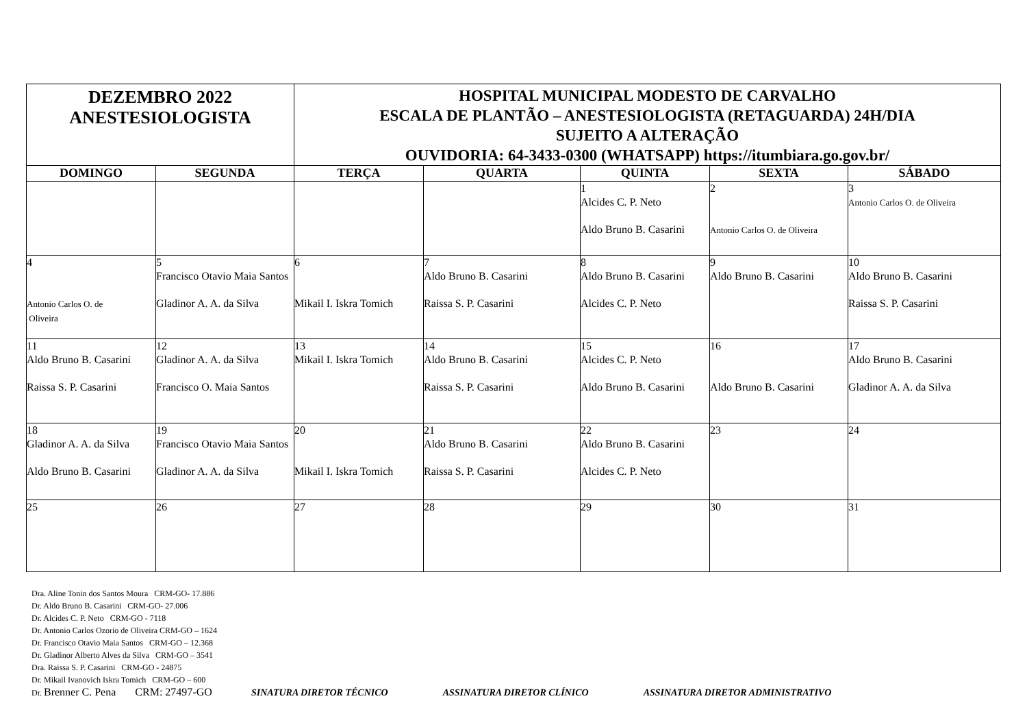| DEZEMBRO 2022 ANESTESIOLOGISTA | | HOSPITAL MUNICIPAL MODESTO DE CARVALHO ESCALA DE PLANTÃO – ANESTESIOLOGISTA (RETAGUARDA) 24H/DIA SUJEITO A ALTERAÇÃO OUVIDORIA: 64-3433-0300 (WHATSAPP) https://itumbiara.go.gov.br/ | | | | |
| DOMINGO | SEGUNDA | TERÇA | QUARTA | QUINTA | SEXTA | SÁBADO |
| | | | | 1 Alcides C. P. Neto Aldo Bruno B. Casarini | 2 Antonio Carlos O. de Oliveira | 3 Antonio Carlos O. de Oliveira |
| 4 Antonio Carlos O. de Oliveira | 5 Francisco Otavio Maia Santos Gladinor A. A. da Silva | 6 Mikail I. Iskra Tomich | 7 Aldo Bruno B. Casarini Raissa S. P. Casarini | 8 Aldo Bruno B. Casarini Alcides C. P. Neto | 9 Aldo Bruno B. Casarini | 10 Aldo Bruno B. Casarini Raissa S. P. Casarini |
| 11 Aldo Bruno B. Casarini Raissa S. P. Casarini | 12 Gladinor A. A. da Silva Francisco O. Maia Santos | 13 Mikail I. Iskra Tomich | 14 Aldo Bruno B. Casarini Raissa S. P. Casarini | 15 Alcides C. P. Neto Aldo Bruno B. Casarini | 16 Aldo Bruno B. Casarini | 17 Aldo Bruno B. Casarini Gladinor A. A. da Silva |
| 18 Gladinor A. A. da Silva Aldo Bruno B. Casarini | 19 Francisco Otavio Maia Santos Gladinor A. A. da Silva | 20 Mikail I. Iskra Tomich | 21 Aldo Bruno B. Casarini Raissa S. P. Casarini | 22 Aldo Bruno B. Casarini Alcides C. P. Neto | 23 | 24 |
| 25 | 26 | 27 | 28 | 29 | 30 | 31 |
Dra. Aline Tonin dos Santos Moura CRM-GO- 17.886
Dr. Aldo Bruno B. Casarini CRM-GO- 27.006
Dr. Alcides C. P. Neto CRM-GO - 7118
Dr. Antonio Carlos Ozorio de Oliveira CRM-GO – 1624
Dr. Francisco Otavio Maia Santos CRM-GO – 12.368
Dr. Gladinor Alberto Alves da Silva CRM-GO – 3541
Dra. Raissa S. P. Casarini CRM-GO - 24875
Dr. Mikail Ivanovich Iskra Tomich CRM-GO – 600
Dr. Brenner C. Pena CRM: 27497-GO
SINATURA DIRETOR TÉCNICO ASSINATURA DIRETOR CLÍNICO ASSINATURA DIRETOR ADMINISTRATIVO